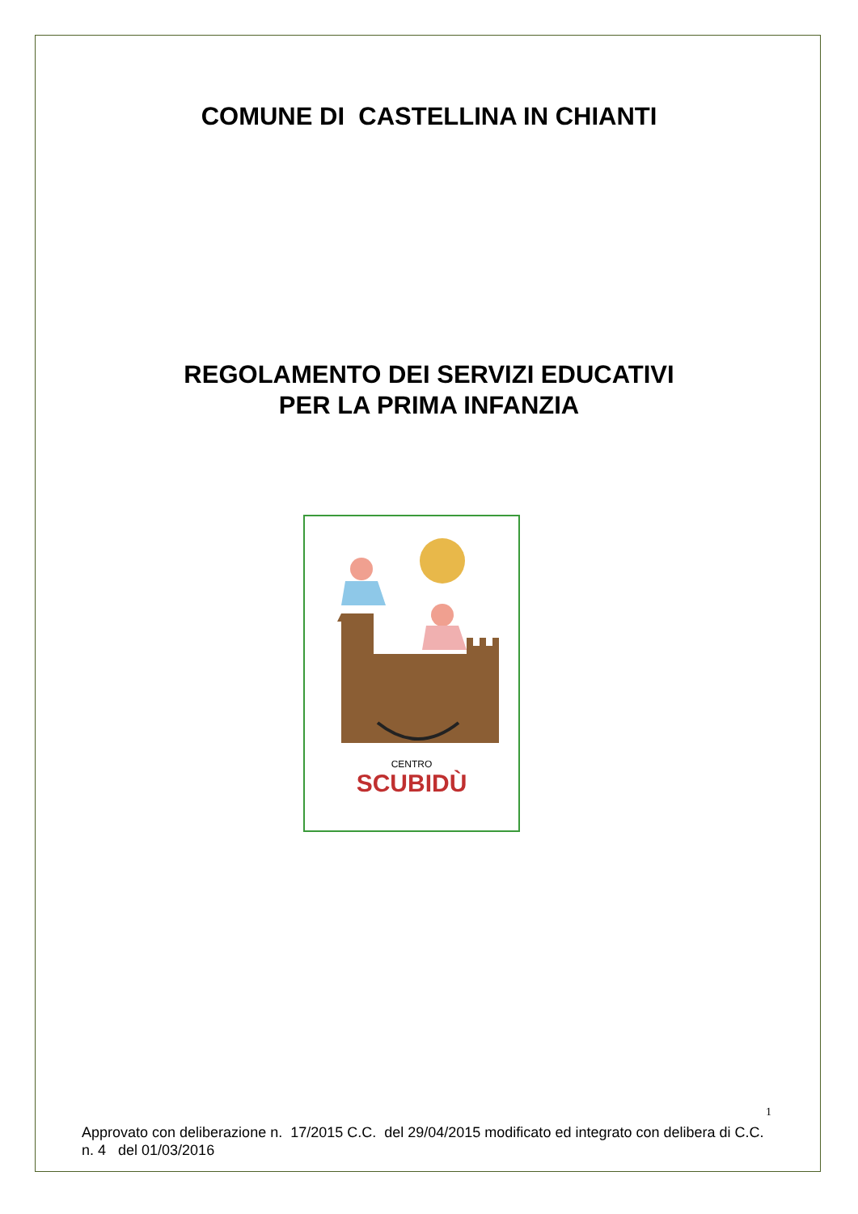COMUNE DI CASTELLINA IN CHIANTI
REGOLAMENTO DEI SERVIZI EDUCATIVI
PER LA PRIMA INFANZIA
SCUBIDÙ
CENTRO
Approvato con deliberazione n. 17/2015 C.C. del 29/04/2015 modificato ed integrato con delibera di C.C. n. 4 del 01/03/2016
1